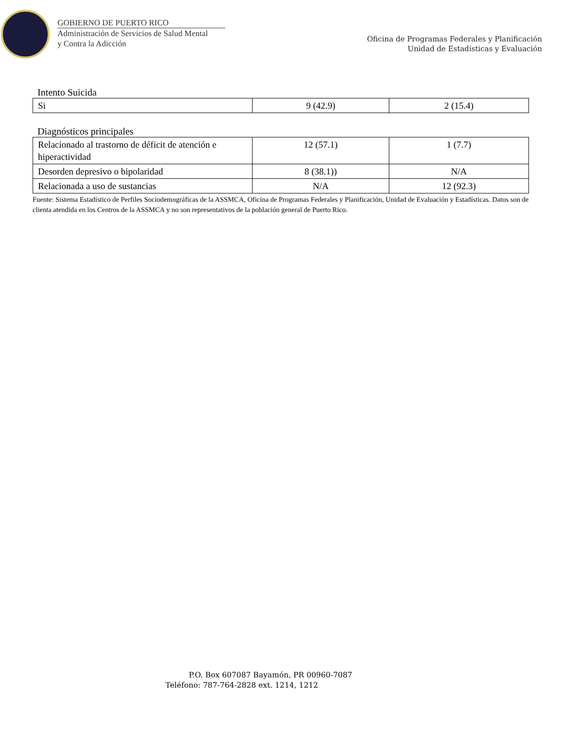GOBIERNO DE PUERTO RICO
Administración de Servicios de Salud Mental
y Contra la Adicción
Oficina de Programas Federales y Planificación
Unidad de Estadísticas y Evaluación
Intento Suicida
| Si | 9 (42.9) | 2 (15.4) |
Diagnósticos principales
| Relacionado al trastorno de déficit de atención e hiperactividad | 12 (57.1) | 1 (7.7) |
| Desorden depresivo o bipolaridad | 8 (38.1)) | N/A |
| Relacionada a uso de sustancias | N/A | 12 (92.3) |
Fuente: Sistema Estadístico de Perfiles Sociodemográficas de la ASSMCA, Oficina de Programas Federales y Planificación, Unidad de Evaluación y Estadísticas. Datos son de clienta atendida en los Centros de la ASSMCA y no son representativos de la población general de Puerto Rico.
P.O. Box 607087 Bayamón, PR 00960-7087
Teléfono: 787-764-2828 ext. 1214, 1212